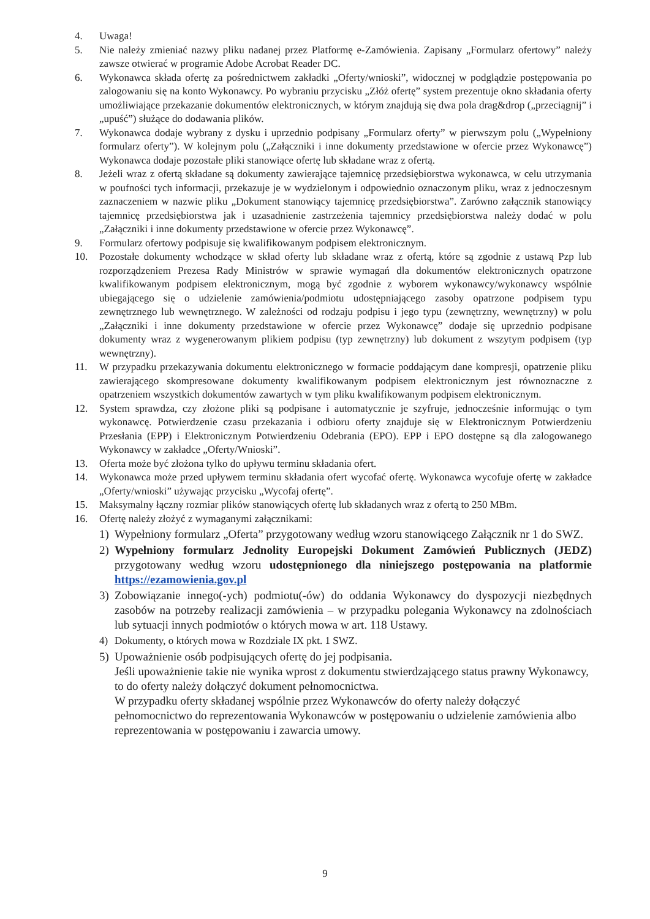4. Uwaga!
5. Nie należy zmieniać nazwy pliku nadanej przez Platformę e-Zamówienia. Zapisany „Formularz ofertowy” należy zawsze otwierać w programie Adobe Acrobat Reader DC.
6. Wykonawca składa ofertę za pośrednictwem zakładki „Oferty/wnioski”, widocznej w podglądzie postępowania po zalogowaniu się na konto Wykonawcy. Po wybraniu przycisku „Złóż ofertę” system prezentuje okno składania oferty umożliwiające przekazanie dokumentów elektronicznych, w którym znajdują się dwa pola drag&drop („przeciągnij” i „upuść”) służące do dodawania plików.
7. Wykonawca dodaje wybrany z dysku i uprzednio podpisany „Formularz oferty” w pierwszym polu („Wypełniony formularz oferty”). W kolejnym polu („Załączniki i inne dokumenty przedstawione w ofercie przez Wykonawcę”) Wykonawca dodaje pozostałe pliki stanowiące ofertę lub składane wraz z ofertą.
8. Jeżeli wraz z ofertą składane są dokumenty zawierające tajemnicę przedsiębiorstwa wykonawca, w celu utrzymania w poufności tych informacji, przekazuje je w wydzielonym i odpowiednio oznaczonym pliku, wraz z jednoczesnym zaznaczeniem w nazwie pliku „Dokument stanowiący tajemnicę przedsiębiorstwa”. Zarówno załącznik stanowiący tajemnicę przedsiębiorstwa jak i uzasadnienie zastrzeżenia tajemnicy przedsiębiorstwa należy dodać w polu „Załączniki i inne dokumenty przedstawione w ofercie przez Wykonawcę”.
9. Formularz ofertowy podpisuje się kwalifikowanym podpisem elektronicznym.
10. Pozostałe dokumenty wchodzące w skład oferty lub składane wraz z ofertą, które są zgodnie z ustawą Pzp lub rozporządzeniem Prezesa Rady Ministrów w sprawie wymagań dla dokumentów elektronicznych opatrzone kwalifikowanym podpisem elektronicznym, mogą być zgodnie z wyborem wykonawcy/wykonawcy wspólnie ubiegającego się o udzielenie zamówienia/podmiotu udostępniającego zasoby opatrzone podpisem typu zewnętrznego lub wewnętrznego. W zależności od rodzaju podpisu i jego typu (zewnętrzny, wewnętrzny) w polu „Załączniki i inne dokumenty przedstawione w ofercie przez Wykonawcę” dodaje się uprzednio podpisane dokumenty wraz z wygenerowanym plikiem podpisu (typ zewnętrzny) lub dokument z wszytym podpisem (typ wewnętrzny).
11. W przypadku przekazywania dokumentu elektronicznego w formacie poddającym dane kompresji, opatrzenie pliku zawierającego skompresowane dokumenty kwalifikowanym podpisem elektronicznym jest równoznaczne z opatrzeniem wszystkich dokumentów zawartych w tym pliku kwalifikowanym podpisem elektronicznym.
12. System sprawdza, czy złożone pliki są podpisane i automatycznie je szyfruje, jednocześnie informując o tym wykonawcę. Potwierdzenie czasu przekazania i odbioru oferty znajduje się w Elektronicznym Potwierdzeniu Przesłania (EPP) i Elektronicznym Potwierdzeniu Odebrania (EPO). EPP i EPO dostępne są dla zalogowanego Wykonawcy w zakładce „Oferty/Wnioski”.
13. Oferta może być złożona tylko do upływu terminu składania ofert.
14. Wykonawca może przed upływem terminu składania ofert wycofać ofertę. Wykonawca wycofuje ofertę w zakładce „Oferty/wnioski” używając przycisku „Wycofaj ofertę”.
15. Maksymalny łączny rozmiar plików stanowiących ofertę lub składanych wraz z ofertą to 250 MBm.
16. Ofertę należy złożyć z wymaganymi załącznikami:
1) Wypełniony formularz „Oferta” przygotowany według wzoru stanowiącego Załącznik nr 1 do SWZ.
2) Wypełniony formularz Jednolity Europejski Dokument Zamówień Publicznych (JEDZ) przygotowany według wzoru udostępnionego dla niniejszego postępowania na platformie https://ezamowienia.gov.pl
3) Zobowiązanie innego(-ych) podmiotu(-ów) do oddania Wykonawcy do dyspozycji niezbędnych zasobów na potrzeby realizacji zamówienia – w przypadku polegania Wykonawcy na zdolnościach lub sytuacji innych podmiotów o których mowa w art. 118 Ustawy.
4) Dokumenty, o których mowa w Rozdziale IX pkt. 1 SWZ.
5) Upoważnienie osób podpisujących ofertę do jej podpisania.
Jeśli upoważnienie takie nie wynika wprost z dokumentu stwierdzającego status prawny Wykonawcy, to do oferty należy dołączyć dokument pełnomocnictwa.
W przypadku oferty składanej wspólnie przez Wykonawców do oferty należy dołączyć pełnomocnictwo do reprezentowania Wykonawców w postępowaniu o udzielenie zamówienia albo reprezentowania w postępowaniu i zawarcia umowy.
9